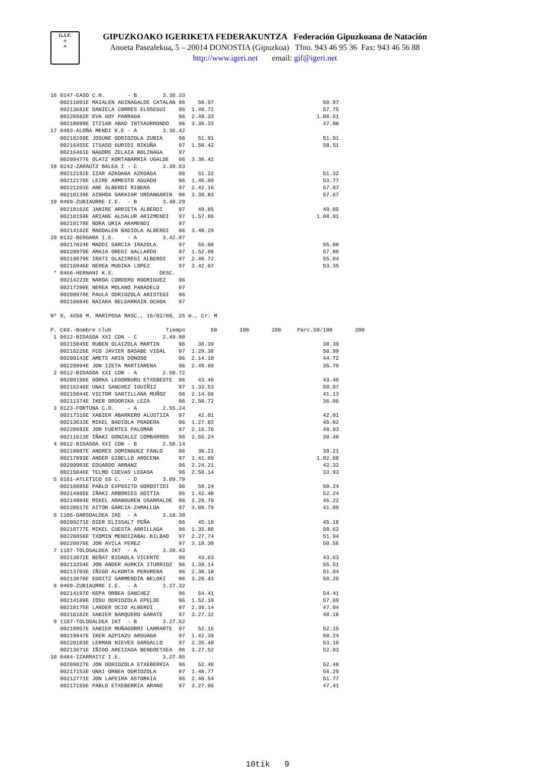G.I.F.
≈
≈
GIPUZKOAKO IGERIKETA FEDERAKUNTZA Federación Gipuzkoana de Natación
Anoeta Pasealekua, 5 – 20014 DONOSTIA (Gipuzkoa) Tfno. 943 46 95 36 Fax: 943 46 56 88
http://www.igeri.net email: gif@igeri.net
16 0147-EASO C.N.       - B        3.36.33
   00211001E MAIALEN AGINAGALDE CATALAN 96    50.97                                  50.97
   00213682E DANIELA CORRES ELOSEGUI    96  1.48.72                                  57.75
   00226582E EVA GOY PARRAGA            96  2.49.33                                1.00.61
   00210999E ITZIAR ABAD INTXAURRONDO   96  3.36.33                                  47.00
17 0483-ALOÑA MENDI K.E - A        3.36.42
   00210269E JOSUNE ODRIOZOLA ZUBIA     96    51.91                                  51.91
   00216455E ITSASO GURIDI BIKUÑA       97  1.50.42                                  58.51
   00216461E NAGORE ZELAIA BOLINAGA     97
   00209477E OLATZ KORTABARRIA UGALDE   96  3.36.42
18 0242-ZARAUTZ BALEA I - C        3.39.83
   00212192E IZAR AZKOAGA AZKOAGA       96    51.32                                  51.32
   00212170E LEIRE ARMESTO AGUADO       96  1.45.09                                  53.77
   00221203E ANE ALBERDI RIBERA         97  2.42.16                                  57.07
   00210139E AINHOA GARAIAR URDANGARIN  96  3.39.83                                  57.67
19 0469-ZUBIAURRE I.E.  - B        3.40.29
   00218162E JANIRE ARRIETA ALBERDI     97    49.85                                  49.85
   00218159E ARIANE ALDALUR ARIZMENDI   97  1.57.86                                1.08.01
   00218178E NORA URIA ARAMENDI         97
   00214162E MADDALEN BADIOLA ALBERDI   96  3.40.29
20 0132-BERGARA I.E.    - A        3.42.07
   00217824E MADDI GARCIA IRAZOLA       97    55.08                                  55.08
   00220979E AMAIA OREGI GALLARDO       97  1.52.88                                  57.80
   00219079E IRATI OLAZIREGI ALBERDI    97  2.48.72                                  55.84
   00216946E NEREA MUGIKA LOPEZ         97  3.42.07                                  53.35
 * 0466-HERNANI K.E.              DESC.
   00214223E NAROA CORDERO RODRIGUEZ    96
   00217200E NEREA MOLANO PARADELO      97
   00209970E PAULA ODRIOZOLA ARISTEGI   96
   00216684E NAIARA BELDARRAIN OCHOA    97

Nº 9, 4X50 M. MARIPOSA MASC., 16/02/08, 25 m., Cr: M

P. C¢d.-Nombre club                 Tiempo        50       100       200     Parc.50/100       200
 1 0612-BIDASOA XXI CDN - C        2.49.80
   00215045E RUBEN OLAIZOLA MARTIN      96    38.39                                  38.39
   00216226E FCO JAVIER BASABE VIDAL    97  1.29.38                                  50.99
   00209143E AMETS ARIN DONOSO          96  2.14.10                                  44.72
   00229994E JON IZETA MARTIARENA       96  2.49.80                                  35.70
 2 0612-BIDASOA XXI CDN - A        2.50.72
   00209196E GORKA LEGORBURU ETXEBESTE  96    43.46                                  43.46
   00216246E UNAI SANCHEZ IGUIÑIZ       97  1.33.53                                  50.07
   00215044E VICTOR SANTILLANA MUÑOZ    96  2.14.66                                  41.13
   00211374E IKER ORDORIKA LEZA         96  2.50.72                                  36.06
 3 0123-FORTUNA C.D.    - A        2.55.24
   00217316E XABIER ABARKERO ALUSTIZA   97    42.01                                  42.01
   00213633E MIKEL BADIOLA PRADERA      96  1.27.83                                  45.82
   00228692E JON FUENTES PALOMAR        97  2.16.76                                  48.93
   00211613E IÑAKI GONZALEZ COMBARROS   96  2.55.24                                  38.48
 4 0612-BIDASOA XXI CDN - B        2.58.14
   00210987E ANDRES DOMINGUEZ FANLO     96    39.21                                  39.21
   00217893E ANDER GIBELLO AROCENA      97  1.41.89                                1.02.68
   00209903E EDUARDO ARRANZ             96  2.24.21                                  42.32
   00215046E TELMO CUEVAS LEGASA        96  2.58.14                                  33.93
 5 0161-ATLETICO SS C.  - D        3.09.79
   00216085E PABLO EXPOSITO GOROSTIDI   96    50.24                                  50.24
   00214985E IÑAKI ARBONIES GOITIA      96  1.42.48                                  52.24
   00214984E MIKEL ARANGUREN USARRALDE  96  2.28.70                                  46.22
   00220517E AITOR GARCIA-ZAMALLOA      97  3.09.79                                  41.09
 6 1106-OARSOALDEA IKE  - A        3.18.30
   00209271E OIER ELISSALT PEÑA         96    45.18                                  45.18
   00210777E MIKEL CUESTA ARRILLAGA     96  1.35.80                                  50.62
   00220856E TXOMIN MENDIZABAL BILBAO   97  2.27.74                                  51.94
   00220970E JON AVILA PEREZ            97  3.18.30                                  50.56
 7 1107-TOLOSALDEA IKT  - A        3.20.43
   00213072E BEÑAT BIDAOLA VICENTE      96    43.63                                  43.63
   00213254E JON ANDER AURKIA ITURRIOZ  96  1.39.14                                  55.51
   00213703E IÑIGO ALKORTA PERURENA     96  2.30.18                                  51.04
   00213078E EGOITZ GARMENDIA BELOKI    96  3.20.43                                  50.25
 8 0469-ZUBIAURRE I.E.  - A        3.27.32
   00214197E KEPA ORBEA SANCHEZ         96    54.41                                  54.41
   00214189E IOSU ODRIOZOLA EPELDE      96  1.52.10                                  57.69
   00218175E LANDER OCIO ALBERDI        97  2.39.14                                  47.04
   00216182E XABIER BARQUERO GARATE     97  3.27.32                                  48.18
 9 1107-TOLOSALDEA IKT  - B        3.27.52
   00219957E XABIER MUÑAGORRI LARRARTE  97    52.15                                  52.15
   00219947E IKER AZPIAZU ARSUAGA       97  1.42.39                                  50.24
   00220103E LERMAN NIEVES GARGALLO     97  2.35.49                                  53.10
   00213671E IÑIGO AREIZAGA BENGOETXEA  96  3.27.52                                  52.03
10 0484-IZARRAITZ I.E.             3.27.95
   00209827E JON ODRIOZOLA ETXEBERRIA   96    52.48                                  52.48
   00217153E UNAI ORBEA ODRIOZOLA       97  1.48.77                                  56.29
   00212771E JON LAPEIRA ASTORKIA       96  2.40.54                                  51.77
   00217159E PABLO ETXEBERRIA ARANO     97  3.27.95                                  47.41
10tik 9